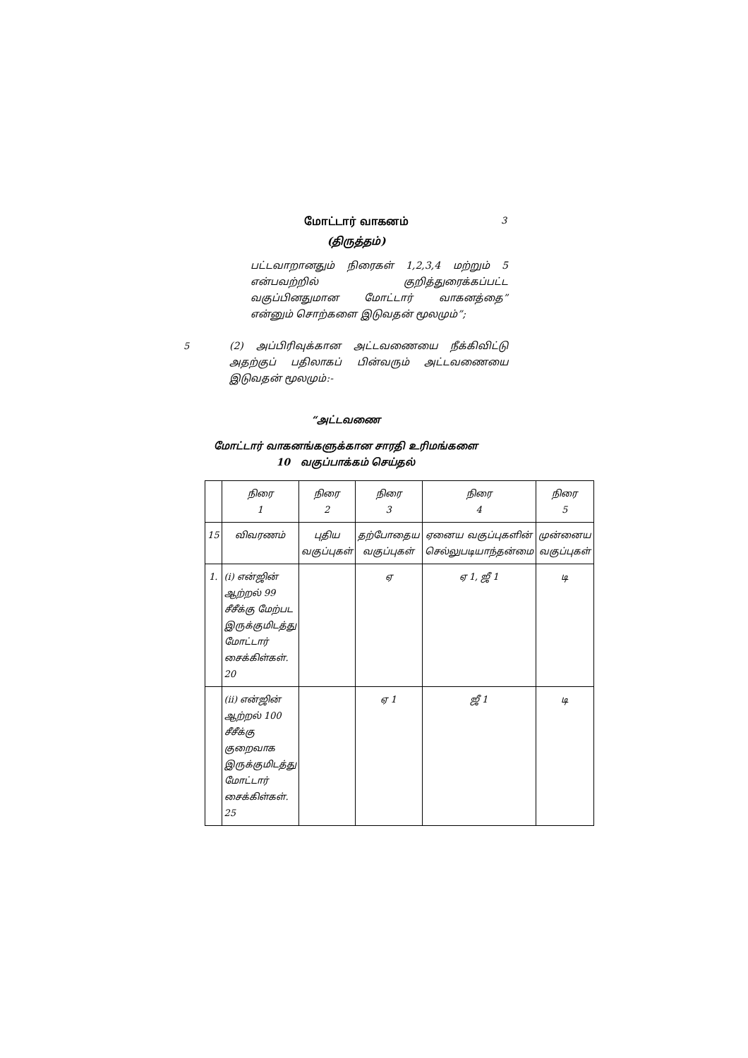மோட்டார் வாகனம்
(திருத்தம்)
3
பட்டவாறானதும் நிரைகள் 1,2,3,4 மற்றும் 5 என்பவற்றில் குறித்துரைக்கப்பட்ட வகுப்பினதுமான மோட்டார் வாகனத்தை” என்னும் சொற்களை இடுவதன் மூலமும்”;
5 (2) அப்பிரிவுக்கான அட்டவணையை நீக்கிவிட்டு அதற்குப் பதிலாகப் பின்வரும் அட்டவணையை இடுவதன் மூலமும்:-
“அட்டவணை
மோட்டார் வாகனங்களுக்கான சாரதி உரிமங்களை
10 வகுப்பாக்கம் செய்தல்
| | நிரை 1 | நிரை 2 | நிரை 3 | நிரை 4 | நிரை 5 |
| 15 | விவரணம் | புதிய வகுப்புகள் | தற்போதைய வகுப்புகள் | ஏனைய வகுப்புகளின் செல்லுபடியாந்தன்மை | முன்னைய வகுப்புகள் |
| 1. | (i) என்ஜின் ஆற்றல் 99 சீசீக்கு மேற்பட இருக்குமிடத்து மோட்டார் சைக்கிள்கள். 20 | | ஏ | ஏ 1, ஜீ 1 | டி |
| | (ii) என்ஜின் ஆற்றல் 100 சீசீக்கு குறைவாக இருக்குமிடத்து மோட்டார் சைக்கிள்கள். 25 | | ஏ 1 | ஜீ 1 | டி |